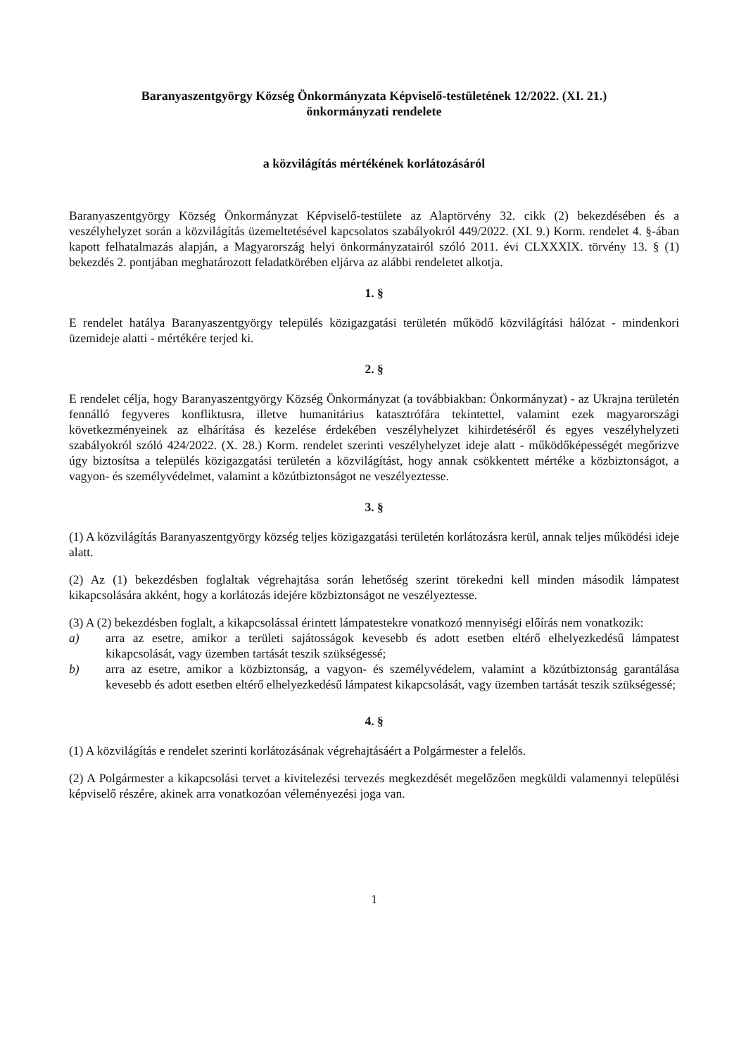Baranyaszentgyörgy Község Önkormányzata Képviselő-testületének 12/2022. (XI. 21.)
önkormányzati rendelete
a közvilágítás mértékének korlátozásáról
Baranyaszentgyörgy Község Önkormányzat Képviselő-testülete az Alaptörvény 32. cikk (2) bekezdésében és a veszélyhelyzet során a közvilágítás üzemeltetésével kapcsolatos szabályokról 449/2022. (XI. 9.) Korm. rendelet 4. §-ában kapott felhatalmazás alapján, a Magyarország helyi önkormányzatairól szóló 2011. évi CLXXXIX. törvény 13. § (1) bekezdés 2. pontjában meghatározott feladatkörében eljárva az alábbi rendeletet alkotja.
1. §
E rendelet hatálya Baranyaszentgyörgy település közigazgatási területén működő közvilágítási hálózat - mindenkori üzemideje alatti - mértékére terjed ki.
2. §
E rendelet célja, hogy Baranyaszentgyörgy Község Önkormányzat (a továbbiakban: Önkormányzat) - az Ukrajna területén fennálló fegyveres konfliktusra, illetve humanitárius katasztrófára tekintettel, valamint ezek magyarországi következményeinek az elhárítása és kezelése érdekében veszélyhelyzet kihirdetéséről és egyes veszélyhelyzeti szabályokról szóló 424/2022. (X. 28.) Korm. rendelet szerinti veszélyhelyzet ideje alatt - működőképességét megőrizve úgy biztosítsa a település közigazgatási területén a közvilágítást, hogy annak csökkentett mértéke a közbiztonságot, a vagyon- és személyvédelmet, valamint a közútbiztonságot ne veszélyeztesse.
3. §
(1) A közvilágítás Baranyaszentgyörgy község teljes közigazgatási területén korlátozásra kerül, annak teljes működési ideje alatt.
(2) Az (1) bekezdésben foglaltak végrehajtása során lehetőség szerint törekedni kell minden második lámpatest kikapcsolására akként, hogy a korlátozás idejére közbiztonságot ne veszélyeztesse.
(3) A (2) bekezdésben foglalt, a kikapcsolással érintett lámpatestekre vonatkozó mennyiségi előírás nem vonatkozik:
a) arra az esetre, amikor a területi sajátosságok kevesebb és adott esetben eltérő elhelyezkedésű lámpatest kikapcsolását, vagy üzemben tartását teszik szükségessé;
b) arra az esetre, amikor a közbiztonság, a vagyon- és személyvédelem, valamint a közútbiztonság garantálása kevesebb és adott esetben eltérő elhelyezkedésű lámpatest kikapcsolását, vagy üzemben tartását teszik szükségessé;
4. §
(1) A közvilágítás e rendelet szerinti korlátozásának végrehajtásáért a Polgármester a felelős.
(2) A Polgármester a kikapcsolási tervet a kivitelezési tervezés megkezdését megelőzően megküldi valamennyi települési képviselő részére, akinek arra vonatkozóan véleményezési joga van.
1